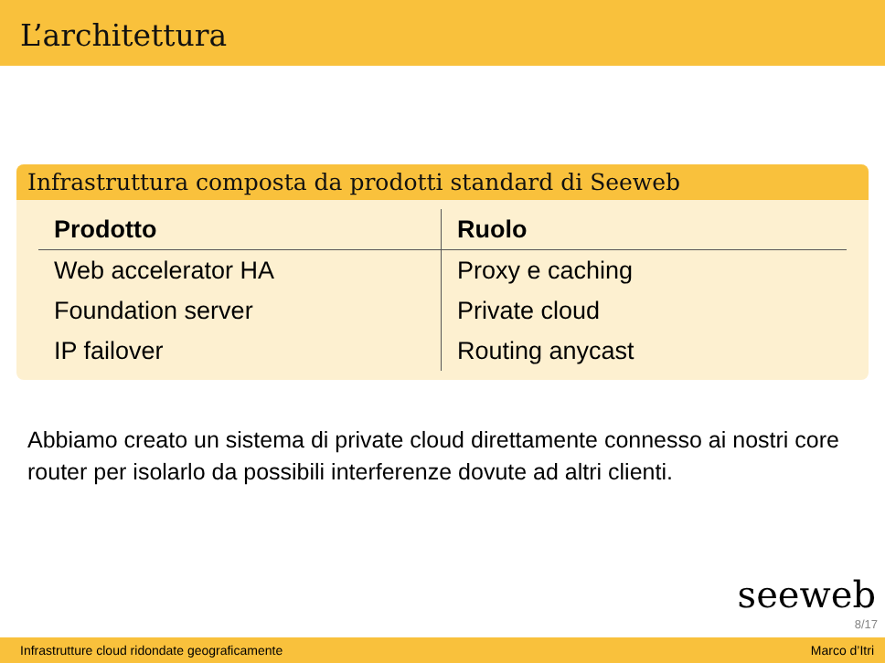L’architettura
Infrastruttura composta da prodotti standard di Seeweb
| Prodotto | Ruolo |
| --- | --- |
| Web accelerator HA | Proxy e caching |
| Foundation server | Private cloud |
| IP failover | Routing anycast |
Abbiamo creato un sistema di private cloud direttamente connesso ai nostri core router per isolarlo da possibili interferenze dovute ad altri clienti.
seeweb
8/17
Infrastrutture cloud ridondate geograficamente Marco d’Itri